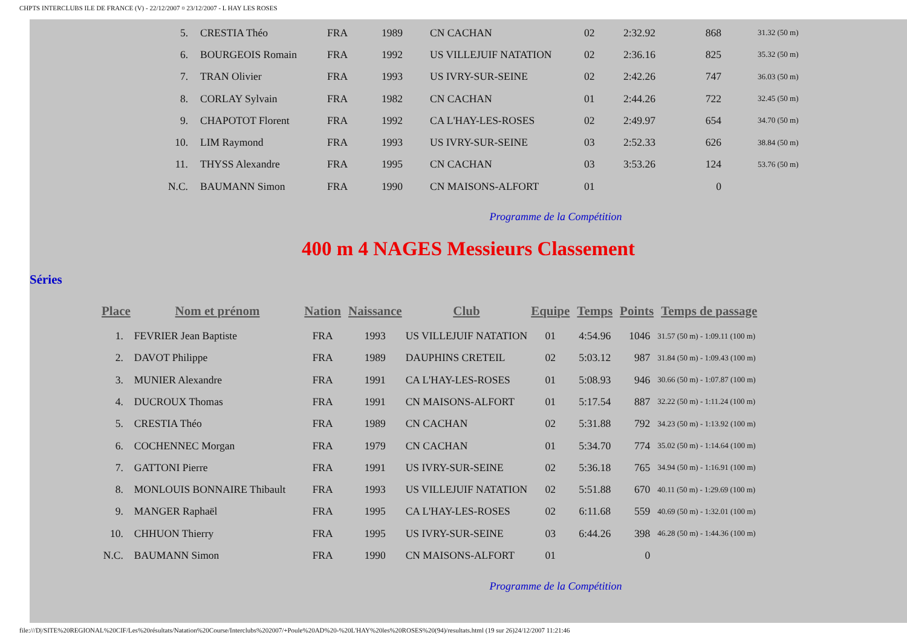CHPTS INTERCLUBS ILE DE FRANCE (V) - 22/12/2007 ¤ 23/12/2007 - L HAY LES ROSES
| 5. | CRESTIA Théo | FRA | 1989 | CN CACHAN | 02 | 2:32.92 | 868 | 31.32 (50 m) |
| 6. | BOURGEOIS Romain | FRA | 1992 | US VILLEJUIF NATATION | 02 | 2:36.16 | 825 | 35.32 (50 m) |
| 7. | TRAN Olivier | FRA | 1993 | US IVRY-SUR-SEINE | 02 | 2:42.26 | 747 | 36.03 (50 m) |
| 8. | CORLAY Sylvain | FRA | 1982 | CN CACHAN | 01 | 2:44.26 | 722 | 32.45 (50 m) |
| 9. | CHAPOTOT Florent | FRA | 1992 | CA L'HAY-LES-ROSES | 02 | 2:49.97 | 654 | 34.70 (50 m) |
| 10. | LIM Raymond | FRA | 1993 | US IVRY-SUR-SEINE | 03 | 2:52.33 | 626 | 38.84 (50 m) |
| 11. | THYSS Alexandre | FRA | 1995 | CN CACHAN | 03 | 3:53.26 | 124 | 53.76 (50 m) |
| N.C. | BAUMANN Simon | FRA | 1990 | CN MAISONS-ALFORT | 01 | | 0 | |
Programme de la Compétition
400 m 4 NAGES Messieurs Classement
Séries
| Place | Nom et prénom | Nation | Naissance | Club | Equipe | Temps | Points | Temps de passage |
| --- | --- | --- | --- | --- | --- | --- | --- | --- |
| 1. | FEVRIER Jean Baptiste | FRA | 1993 | US VILLEJUIF NATATION | 01 | 4:54.96 | 1046 | 31.57 (50 m) - 1:09.11 (100 m) |
| 2. | DAVOT Philippe | FRA | 1989 | DAUPHINS CRETEIL | 02 | 5:03.12 | 987 | 31.84 (50 m) - 1:09.43 (100 m) |
| 3. | MUNIER Alexandre | FRA | 1991 | CA L'HAY-LES-ROSES | 01 | 5:08.93 | 946 | 30.66 (50 m) - 1:07.87 (100 m) |
| 4. | DUCROUX Thomas | FRA | 1991 | CN MAISONS-ALFORT | 01 | 5:17.54 | 887 | 32.22 (50 m) - 1:11.24 (100 m) |
| 5. | CRESTIA Théo | FRA | 1989 | CN CACHAN | 02 | 5:31.88 | 792 | 34.23 (50 m) - 1:13.92 (100 m) |
| 6. | COCHENNEC Morgan | FRA | 1979 | CN CACHAN | 01 | 5:34.70 | 774 | 35.02 (50 m) - 1:14.64 (100 m) |
| 7. | GATTONI Pierre | FRA | 1991 | US IVRY-SUR-SEINE | 02 | 5:36.18 | 765 | 34.94 (50 m) - 1:16.91 (100 m) |
| 8. | MONLOUIS BONNAIRE Thibault | FRA | 1993 | US VILLEJUIF NATATION | 02 | 5:51.88 | 670 | 40.11 (50 m) - 1:29.69 (100 m) |
| 9. | MANGER Raphaël | FRA | 1995 | CA L'HAY-LES-ROSES | 02 | 6:11.68 | 559 | 40.69 (50 m) - 1:32.01 (100 m) |
| 10. | CHHUON Thierry | FRA | 1995 | US IVRY-SUR-SEINE | 03 | 6:44.26 | 398 | 46.28 (50 m) - 1:44.36 (100 m) |
| N.C. | BAUMANN Simon | FRA | 1990 | CN MAISONS-ALFORT | 01 | | 0 | |
Programme de la Compétition
file:///D|/SITE%20REGIONAL%20CIF/Les%20résultats/Natation%20Course/Interclubs%202007/+Poule%20AD%20-%20L'HAY%20les%20ROSES%20(94)/resultats.html (19 sur 26)24/12/2007 11:21:46